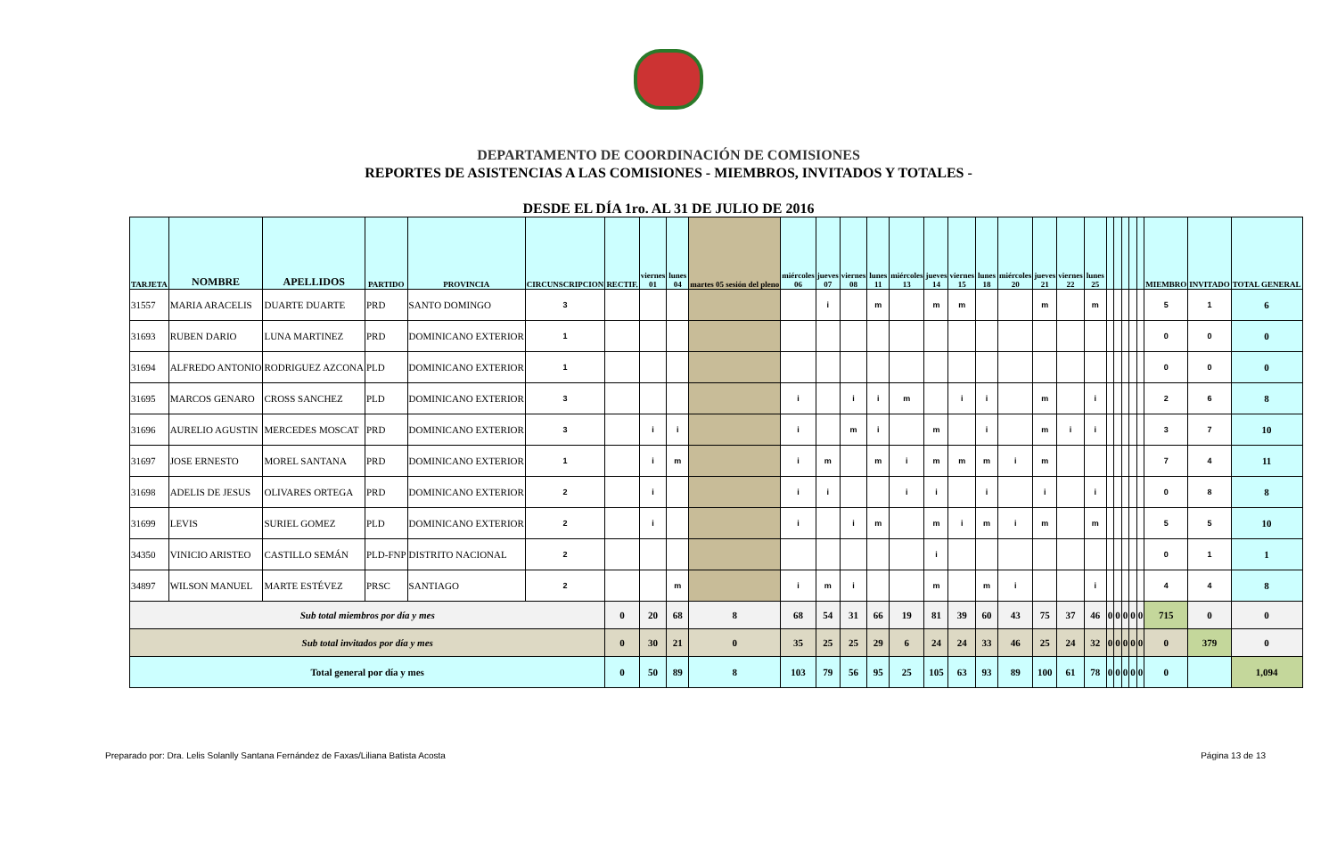DEPARTAMENTO DE COORDINACIÓN DE COMISIONES
REPORTES DE ASISTENCIAS A LAS COMISIONES - MIEMBROS, INVITADOS Y TOTALES -
DESDE EL DÍA 1ro. AL 31 DE JULIO DE 2016
| TARJETA | NOMBRE | APELLIDOS | PARTIDO | PROVINCIA | CIRCUNSCRIPCION | RECTIF. | viernes 01 | lunes 04 | martes 05 sesión del pleno | miércoles 06 | jueves 07 | viernes 08 | lunes 11 | miércoles 13 | jueves 14 | viernes 15 | lunes 18 | miércoles 20 | jueves 21 | viernes 22 | lunes 25 | | | | | | MIEMBRO | INVITADO | TOTAL GENERAL |
| --- | --- | --- | --- | --- | --- | --- | --- | --- | --- | --- | --- | --- | --- | --- | --- | --- | --- | --- | --- | --- | --- | --- | --- | --- | --- | --- | --- | --- | --- |
| 31557 | MARIA ARACELIS | DUARTE DUARTE | PRD | SANTO DOMINGO | 3 | | | | | | i | | m | | m | m | | | m | | m | | | | | | 5 | 1 | 6 |
| 31693 | RUBEN DARIO | LUNA MARTINEZ | PRD | DOMINICANO EXTERIOR | 1 | | | | | | | | | | | | | | | | | | | | | | 0 | 0 | 0 |
| 31694 | ALFREDO ANTONIO | RODRIGUEZ AZCONA | PLD | DOMINICANO EXTERIOR | 1 | | | | | | | | | | | | | | | | | | | | | | 0 | 0 | 0 |
| 31695 | MARCOS GENARO | CROSS SANCHEZ | PLD | DOMINICANO EXTERIOR | 3 | | | | | i | | i | i | m | | i | i | | m | | i | | | | | | 2 | 6 | 8 |
| 31696 | AURELIO AGUSTIN | MERCEDES MOSCAT | PRD | DOMINICANO EXTERIOR | 3 | | i | i | | i | | m | i | | m | | i | | m | i | i | | | | | | 3 | 7 | 10 |
| 31697 | JOSE ERNESTO | MOREL SANTANA | PRD | DOMINICANO EXTERIOR | 1 | | i | m | | i | m | | m | i | m | m | m | i | m | | | | | | | | 7 | 4 | 11 |
| 31698 | ADELIS DE JESUS | OLIVARES ORTEGA | PRD | DOMINICANO EXTERIOR | 2 | | i | | | i | i | | | i | i | | i | | i | | i | | | | | | 0 | 8 | 8 |
| 31699 | LEVIS | SURIEL GOMEZ | PLD | DOMINICANO EXTERIOR | 2 | | i | | | i | | i | m | | m | i | m | i | m | | m | | | | | | 5 | 5 | 10 |
| 34350 | VINICIO ARISTEO | CASTILLO SEMÁN | PLD-FNP | DISTRITO NACIONAL | 2 | | | | | | | | | | i | | | | | | | | | | | | 0 | 1 | 1 |
| 34897 | WILSON MANUEL | MARTE ESTÉVEZ | PRSC | SANTIAGO | 2 | | | m | | i | m | i | | | m | | m | i | | | i | | | | | | 4 | 4 | 8 |
| Sub total miembros por día y mes | | | | | | 0 | 20 | 68 | 8 | 68 | 54 | 31 | 66 | 19 | 81 | 39 | 60 | 43 | 75 | 37 | 46 | 0 | 0 | 0 | 0 | 0 | 715 | 0 | 0 |
| Sub total invitados por día y mes | | | | | | 0 | 30 | 21 | 0 | 35 | 25 | 25 | 29 | 6 | 24 | 24 | 33 | 46 | 25 | 24 | 32 | 0 | 0 | 0 | 0 | 0 | 0 | 379 | 0 |
| Total general por día y mes | | | | | | 0 | 50 | 89 | 8 | 103 | 79 | 56 | 95 | 25 | 105 | 63 | 93 | 89 | 100 | 61 | 78 | 0 | 0 | 0 | 0 | 0 | 0 | | 1,094 |
Preparado por: Dra. Lelis Solanlly Santana Fernández de Faxas/Liliana Batista Acosta Página 13 de 13